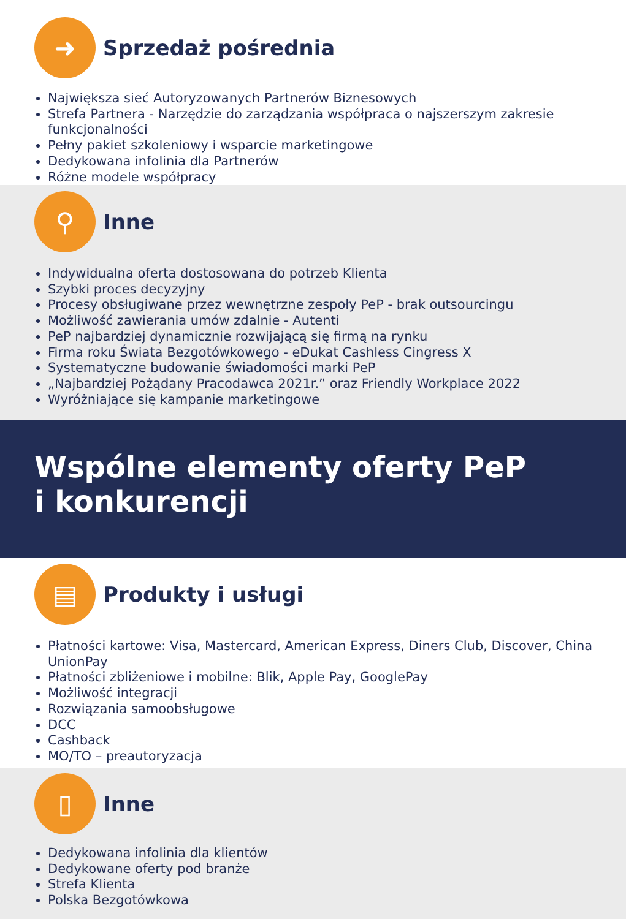➜
Sprzedaż pośrednia
Największa sieć Autoryzowanych Partnerów Biznesowych
Strefa Partnera - Narzędzie do zarządzania współpraca o najszerszym zakresie funkcjonalności
Pełny pakiet szkoleniowy i wsparcie marketingowe
Dedykowana infolinia dla Partnerów
Różne modele współpracy
⚲
Inne
Indywidualna oferta dostosowana do potrzeb Klienta
Szybki proces decyzyjny
Procesy obsługiwane przez wewnętrzne zespoły PeP - brak outsourcingu
Możliwość zawierania umów zdalnie - Autenti
PeP najbardziej dynamicznie rozwijającą się firmą na rynku
Firma roku Świata Bezgotówkowego - eDukat Cashless Cingress X
Systematyczne budowanie świadomości marki PeP
„Najbardziej Pożądany Pracodawca 2021r.” oraz Friendly Workplace 2022
Wyróżniające się kampanie marketingowe
Wspólne elementy oferty PeP
i konkurencji
▤
Produkty i usługi
Płatności kartowe: Visa, Mastercard, American Express, Diners Club, Discover, China UnionPay
Płatności zbliżeniowe i mobilne: Blik, Apple Pay, GooglePay
Możliwość integracji
Rozwiązania samoobsługowe
DCC
Cashback
MO/TO – preautoryzacja
▯
Inne
Dedykowana infolinia dla klientów
Dedykowane oferty pod branże
Strefa Klienta
Polska Bezgotówkowa